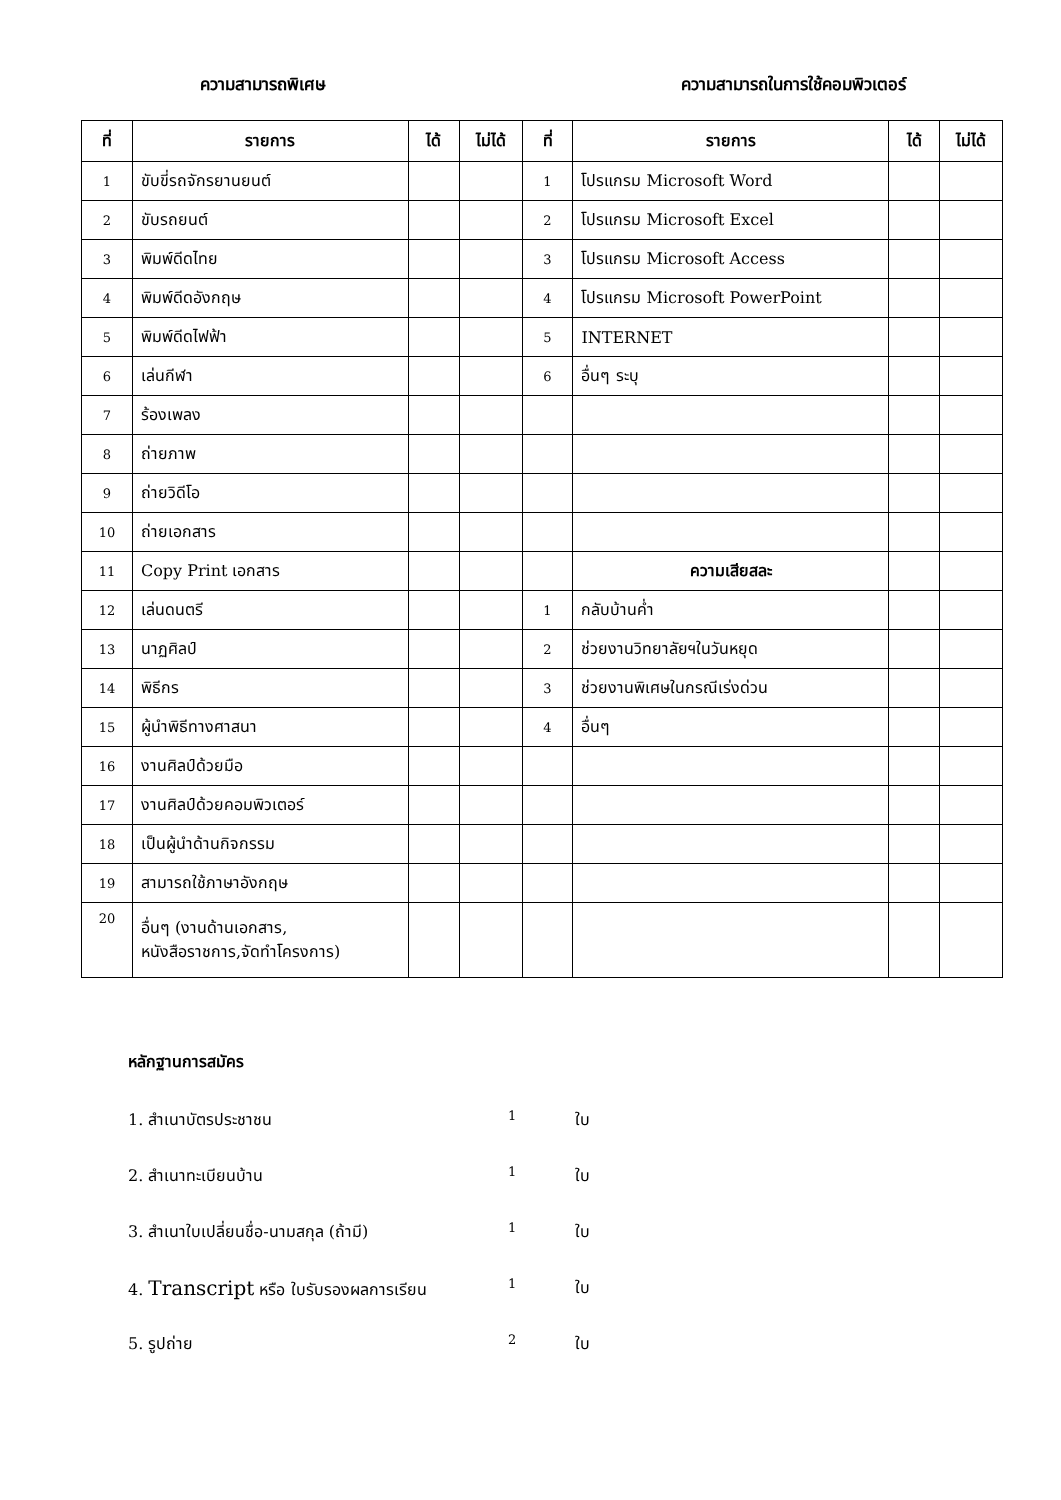ความสามารถพิเศษ ความสามารถในการใช้คอมพิวเตอร์
| ที่ | รายการ | ได้ | ไม่ได้ | ที่ | รายการ | ได้ | ไม่ได้ |
| --- | --- | --- | --- | --- | --- | --- | --- |
| 1 | ขับขี่รถจักรยานยนต์ | | | 1 | โปรแกรม Microsoft Word | | |
| 2 | ขับรถยนต์ | | | 2 | โปรแกรม Microsoft Excel | | |
| 3 | พิมพ์ดีดไทย | | | 3 | โปรแกรม Microsoft Access | | |
| 4 | พิมพ์ดีดอังกฤษ | | | 4 | โปรแกรม Microsoft PowerPoint | | |
| 5 | พิมพ์ดีดไฟฟ้า | | | 5 | INTERNET | | |
| 6 | เล่นกีฬา | | | 6 | อื่นๆ ระบุ | | |
| 7 | ร้องเพลง | | | | | | |
| 8 | ถ่ายภาพ | | | | | | |
| 9 | ถ่ายวิดีโอ | | | | | | |
| 10 | ถ่ายเอกสาร | | | | | | |
| 11 | Copy Print เอกสาร | | | | ความเสียสละ | | |
| 12 | เล่นดนตรี | | | 1 | กลับบ้านค่ำ | | |
| 13 | นาฏศิลป์ | | | 2 | ช่วยงานวิทยาลัยฯในวันหยุด | | |
| 14 | พิธีกร | | | 3 | ช่วยงานพิเศษในกรณีเร่งด่วน | | |
| 15 | ผู้นำพิธีทางศาสนา | | | 4 | อื่นๆ | | |
| 16 | งานศิลป์ด้วยมือ | | | | | | |
| 17 | งานศิลป์ด้วยคอมพิวเตอร์ | | | | | | |
| 18 | เป็นผู้นำด้านกิจกรรม | | | | | | |
| 19 | สามารถใช้ภาษาอังกฤษ | | | | | | |
| 20 | อื่นๆ (งานด้านเอกสาร, หนังสือราชการ,จัดทำโครงการ) | | | | | | |
หลักฐานการสมัคร
1. สำเนาบัตรประชาชน 1 ใบ
2. สำเนาทะเบียนบ้าน 1 ใบ
3. สำเนาใบเปลี่ยนชื่อ-นามสกุล (ถ้ามี) 1 ใบ
4. Transcript หรือ ใบรับรองผลการเรียน 1 ใบ
5. รูปถ่าย 2 ใบ